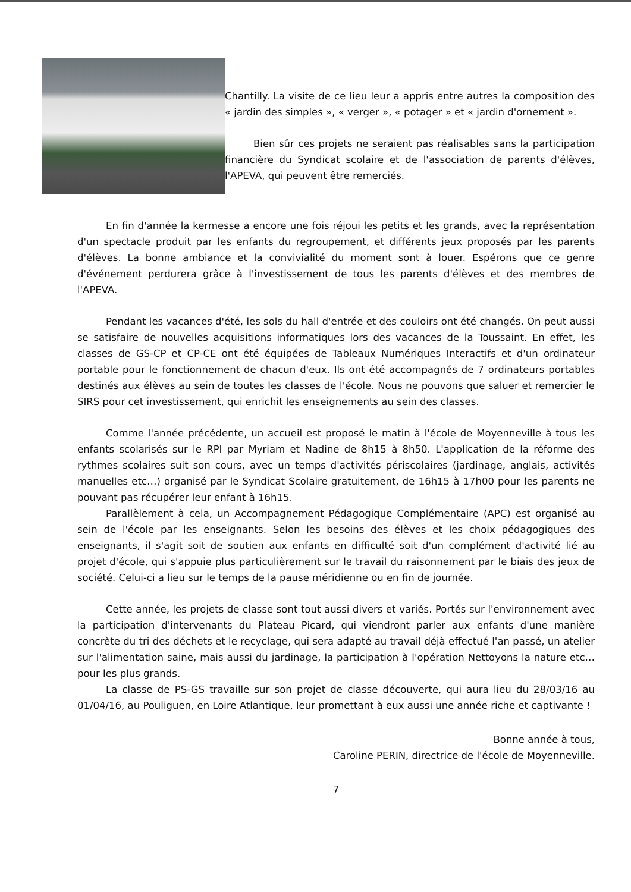Chantilly. La visite de ce lieu leur a appris entre autres la composition des « jardin des simples », « verger », « potager » et « jardin d'ornement ».
Bien sûr ces projets ne seraient pas réalisables sans la participation financière du Syndicat scolaire et de l'association de parents d'élèves, l'APEVA, qui peuvent être remerciés.
En fin d'année la kermesse a encore une fois réjoui les petits et les grands, avec la représentation d'un spectacle produit par les enfants du regroupement, et différents jeux proposés par les parents d'élèves. La bonne ambiance et la convivialité du moment sont à louer. Espérons que ce genre d'événement perdurera grâce à l'investissement de tous les parents d'élèves et des membres de l'APEVA.
Pendant les vacances d'été, les sols du hall d'entrée et des couloirs ont été changés. On peut aussi se satisfaire de nouvelles acquisitions informatiques lors des vacances de la Toussaint. En effet, les classes de GS-CP et CP-CE ont été équipées de Tableaux Numériques Interactifs et d'un ordinateur portable pour le fonctionnement de chacun d'eux. Ils ont été accompagnés de 7 ordinateurs portables destinés aux élèves au sein de toutes les classes de l'école. Nous ne pouvons que saluer et remercier le SIRS pour cet investissement, qui enrichit les enseignements au sein des classes.
Comme l'année précédente, un accueil est proposé le matin à l'école de Moyenneville à tous les enfants scolarisés sur le RPI par Myriam et Nadine de 8h15 à 8h50. L'application de la réforme des rythmes scolaires suit son cours, avec un temps d'activités périscolaires (jardinage, anglais, activités manuelles etc…) organisé par le Syndicat Scolaire gratuitement, de 16h15 à 17h00 pour les parents ne pouvant pas récupérer leur enfant à 16h15.
Parallèlement à cela, un Accompagnement Pédagogique Complémentaire (APC) est organisé au sein de l'école par les enseignants. Selon les besoins des élèves et les choix pédagogiques des enseignants, il s'agit soit de soutien aux enfants en difficulté soit d'un complément d'activité lié au projet d'école, qui s'appuie plus particulièrement sur le travail du raisonnement par le biais des jeux de société. Celui-ci a lieu sur le temps de la pause méridienne ou en fin de journée.
Cette année, les projets de classe sont tout aussi divers et variés. Portés sur l'environnement avec la participation d'intervenants du Plateau Picard, qui viendront parler aux enfants d'une manière concrète du tri des déchets et le recyclage, qui sera adapté au travail déjà effectué l'an passé, un atelier sur l'alimentation saine, mais aussi du jardinage, la participation à l'opération Nettoyons la nature etc… pour les plus grands.
La classe de PS-GS travaille sur son projet de classe découverte, qui aura lieu du 28/03/16 au 01/04/16, au Pouliguen, en Loire Atlantique, leur promettant à eux aussi une année riche et captivante !
Bonne année à tous,
Caroline PERIN, directrice de l'école de Moyenneville.
7